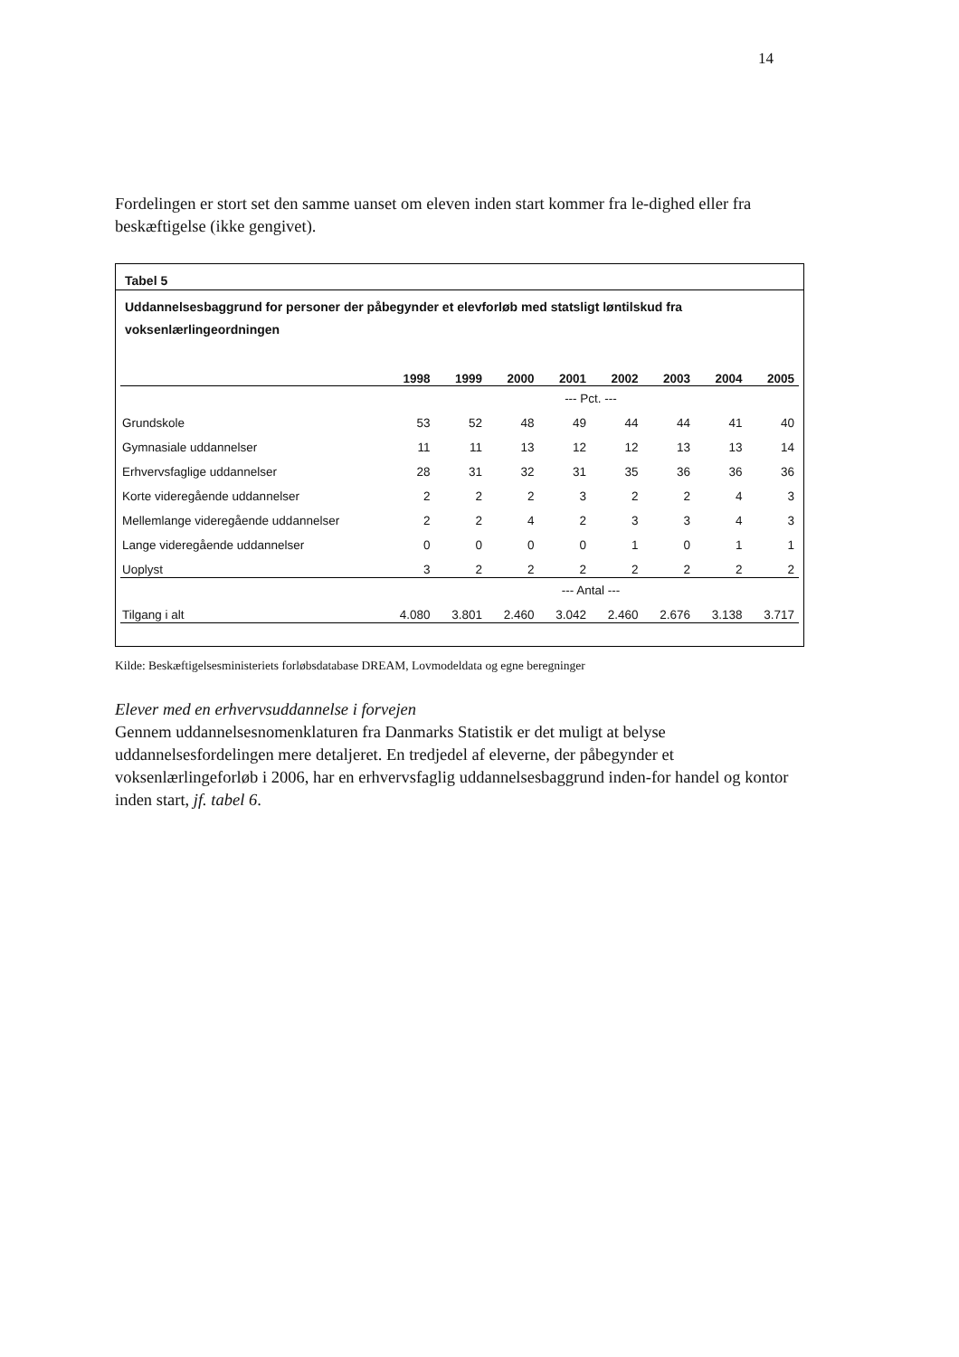14
Fordelingen er stort set den samme uanset om eleven inden start kommer fra le-dighed eller fra beskæftigelse (ikke gengivet).
Tabel 5
Uddannelsesbaggrund for personer der påbegynder et elevforløb med statsligt løntilskud fra voksenlærlingeordningen
| | 1998 | 1999 | 2000 | 2001 | 2002 | 2003 | 2004 | 2005 |
| --- | --- | --- | --- | --- | --- | --- | --- | --- |
| | --- Pct. --- | | | | | | | |
| Grundskole | 53 | 52 | 48 | 49 | 44 | 44 | 41 | 40 |
| Gymnasiale uddannelser | 11 | 11 | 13 | 12 | 12 | 13 | 13 | 14 |
| Erhvervsfaglige uddannelser | 28 | 31 | 32 | 31 | 35 | 36 | 36 | 36 |
| Korte videregående uddannelser | 2 | 2 | 2 | 3 | 2 | 2 | 4 | 3 |
| Mellemlange videregående uddannelser | 2 | 2 | 4 | 2 | 3 | 3 | 4 | 3 |
| Lange videregående uddannelser | 0 | 0 | 0 | 0 | 1 | 0 | 1 | 1 |
| Uoplyst | 3 | 2 | 2 | 2 | 2 | 2 | 2 | 2 |
| | --- Antal --- | | | | | | | |
| Tilgang i alt | 4.080 | 3.801 | 2.460 | 3.042 | 2.460 | 2.676 | 3.138 | 3.717 |
Kilde: Beskæftigelsesministeriets forløbsdatabase DREAM, Lovmodeldata og egne beregninger
Elever med en erhvervsuddannelse i forvejen
Gennem uddannelsesnomenklaturen fra Danmarks Statistik er det muligt at belyse uddannelsesfordelingen mere detaljeret. En tredjedel af eleverne, der påbegynder et voksenlærlingeforløb i 2006, har en erhvervsfaglig uddannelsesbaggrund inden-for handel og kontor inden start, jf. tabel 6.